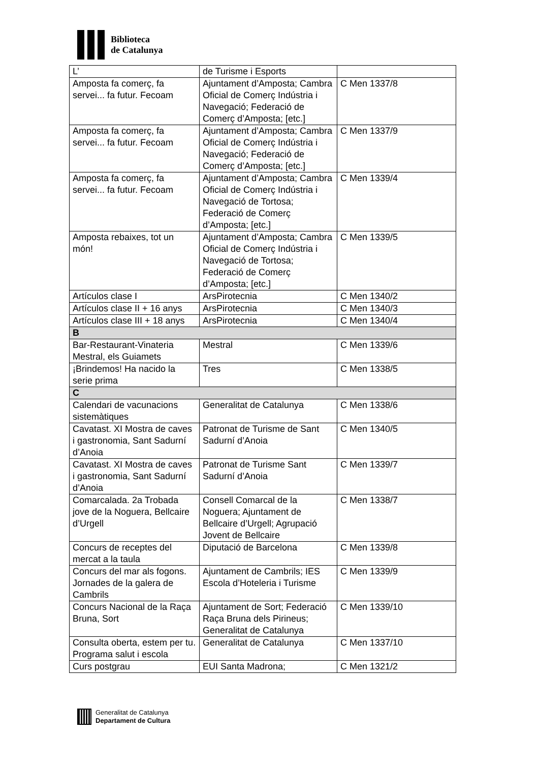Biblioteca
de Catalunya
| L’ | de Turisme i Esports | |
| Amposta fa comerç, fa servei... fa futur. Fecoam | Ajuntament d’Amposta; Cambra Oficial de Comerç Indústria i Navegació; Federació de Comerç d’Amposta; [etc.] | C Men 1337/8 |
| Amposta fa comerç, fa servei... fa futur. Fecoam | Ajuntament d’Amposta; Cambra Oficial de Comerç Indústria i Navegació; Federació de Comerç d’Amposta; [etc.] | C Men 1337/9 |
| Amposta fa comerç, fa servei... fa futur. Fecoam | Ajuntament d’Amposta; Cambra Oficial de Comerç Indústria i Navegació de Tortosa; Federació de Comerç d’Amposta; [etc.] | C Men 1339/4 |
| Amposta rebaixes, tot un món! | Ajuntament d’Amposta; Cambra Oficial de Comerç Indústria i Navegació de Tortosa; Federació de Comerç d’Amposta; [etc.] | C Men 1339/5 |
| Artículos clase I | ArsPirotecnia | C Men 1340/2 |
| Artículos clase II + 16 anys | ArsPirotecnia | C Men 1340/3 |
| Artículos clase III + 18 anys | ArsPirotecnia | C Men 1340/4 |
| B | | |
| Bar-Restaurant-Vinateria Mestral, els Guiamets | Mestral | C Men 1339/6 |
| ¡Brindemos! Ha nacido la serie prima | Tres | C Men 1338/5 |
| C | | |
| Calendari de vacunacions sistemàtiques | Generalitat de Catalunya | C Men 1338/6 |
| Cavatast. XI Mostra de caves i gastronomia, Sant Sadurní d’Anoia | Patronat de Turisme de Sant Sadurní d’Anoia | C Men 1340/5 |
| Cavatast. XI Mostra de caves i gastronomia, Sant Sadurní d’Anoia | Patronat de Turisme Sant Sadurní d’Anoia | C Men 1339/7 |
| Comarcalada. 2a Trobada jove de la Noguera, Bellcaire d’Urgell | Consell Comarcal de la Noguera; Ajuntament de Bellcaire d’Urgell; Agrupació Jovent de Bellcaire | C Men 1338/7 |
| Concurs de receptes del mercat a la taula | Diputació de Barcelona | C Men 1339/8 |
| Concurs del mar als fogons. Jornades de la galera de Cambrils | Ajuntament de Cambrils; IES Escola d’Hoteleria i Turisme | C Men 1339/9 |
| Concurs Nacional de la Raça Bruna, Sort | Ajuntament de Sort; Federació Raça Bruna dels Pirineus; Generalitat de Catalunya | C Men 1339/10 |
| Consulta oberta, estem per tu. Programa salut i escola | Generalitat de Catalunya | C Men 1337/10 |
| Curs postgrau | EUI Santa Madrona; | C Men 1321/2 |
Generalitat de Catalunya
Departament de Cultura